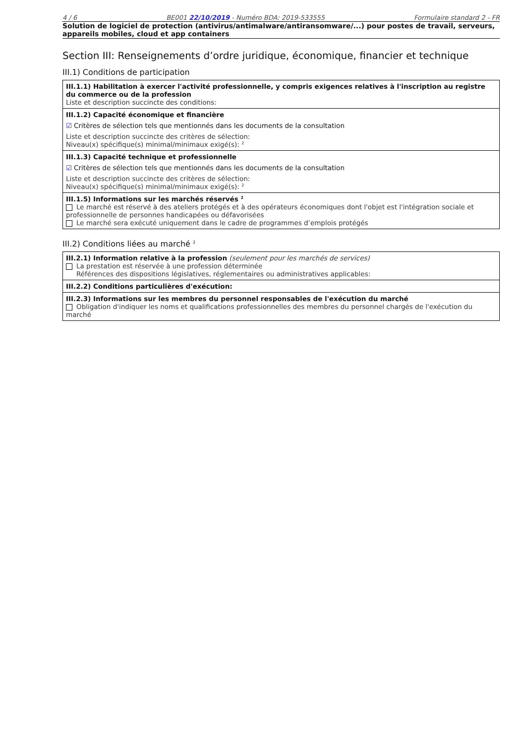4 / 6 BE001 22/10/2019 - Numéro BDA: 2019-533555 Formulaire standard 2 - FR
Solution de logiciel de protection (antivirus/antimalware/antiransomware/...) pour postes de travail, serveurs, appareils mobiles, cloud et app containers
Section III: Renseignements d’ordre juridique, économique, financier et technique
III.1) Conditions de participation
III.1.1) Habilitation à exercer l'activité professionnelle, y compris exigences relatives à l'inscription au registre du commerce ou de la profession
Liste et description succincte des conditions:
III.1.2) Capacité économique et financière
☑ Critères de sélection tels que mentionnés dans les documents de la consultation
Liste et description succincte des critères de sélection:
Niveau(x) spécifique(s) minimal/minimaux exigé(s): <sup>2</sup>
III.1.3) Capacité technique et professionnelle
☑ Critères de sélection tels que mentionnés dans les documents de la consultation
Liste et description succincte des critères de sélection:
Niveau(x) spécifique(s) minimal/minimaux exigé(s): <sup>2</sup>
III.1.5) Informations sur les marchés réservés <sup>2</sup>
Le marché est réservé à des ateliers protégés et à des opérateurs économiques dont l'objet est l'intégration sociale et professionnelle de personnes handicapées ou défavorisées
Le marché sera exécuté uniquement dans le cadre de programmes d’emplois protégés
III.2) Conditions liées au marché <sup>2</sup>
III.2.1) Information relative à la profession (seulement pour les marchés de services)
La prestation est réservée à une profession déterminée
Références des dispositions législatives, réglementaires ou administratives applicables:
III.2.2) Conditions particulières d'exécution:
III.2.3) Informations sur les membres du personnel responsables de l'exécution du marché
Obligation d'indiquer les noms et qualifications professionnelles des membres du personnel chargés de l'exécution du marché